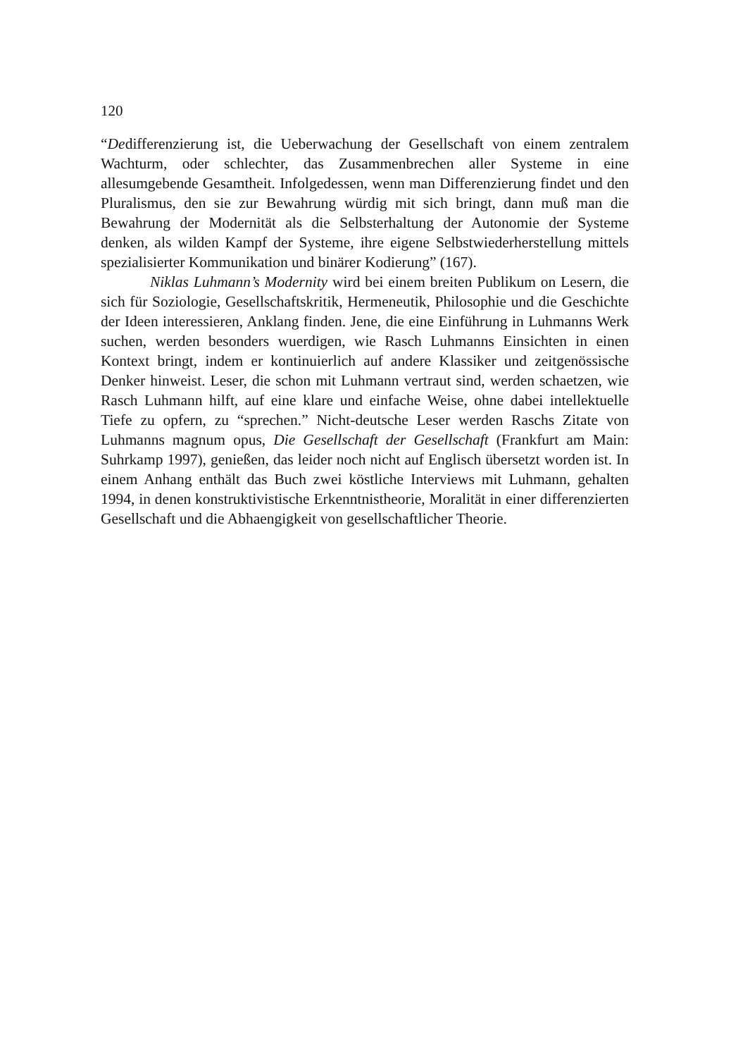120
“Dedifferenzierung ist, die Ueberwachung der Gesellschaft von einem zentralem Wachturm, oder schlechter, das Zusammenbrechen aller Systeme in eine allesumgebende Gesamtheit. Infolgedessen, wenn man Differenzierung findet und den Pluralismus, den sie zur Bewahrung würdig mit sich bringt, dann muß man die Bewahrung der Modernität als die Selbsterhaltung der Autonomie der Systeme denken, als wilden Kampf der Systeme, ihre eigene Selbstwiederherstellung mittels spezialisierter Kommunikation und binärer Kodierung” (167).
Niklas Luhmann’s Modernity wird bei einem breiten Publikum on Lesern, die sich für Soziologie, Gesellschaftskritik, Hermeneutik, Philosophie und die Geschichte der Ideen interessieren, Anklang finden. Jene, die eine Einführung in Luhmanns Werk suchen, werden besonders wuerdigen, wie Rasch Luhmanns Einsichten in einen Kontext bringt, indem er kontinuierlich auf andere Klassiker und zeitgenössische Denker hinweist. Leser, die schon mit Luhmann vertraut sind, werden schaetzen, wie Rasch Luhmann hilft, auf eine klare und einfache Weise, ohne dabei intellektuelle Tiefe zu opfern, zu “sprechen.” Nicht-deutsche Leser werden Raschs Zitate von Luhmanns magnum opus, Die Gesellschaft der Gesellschaft (Frankfurt am Main: Suhrkamp 1997), genießen, das leider noch nicht auf Englisch übersetzt worden ist. In einem Anhang enthält das Buch zwei köstliche Interviews mit Luhmann, gehalten 1994, in denen konstruktivistische Erkenntnistheorie, Moralität in einer differenzierten Gesellschaft und die Abhaengigkeit von gesellschaftlicher Theorie.